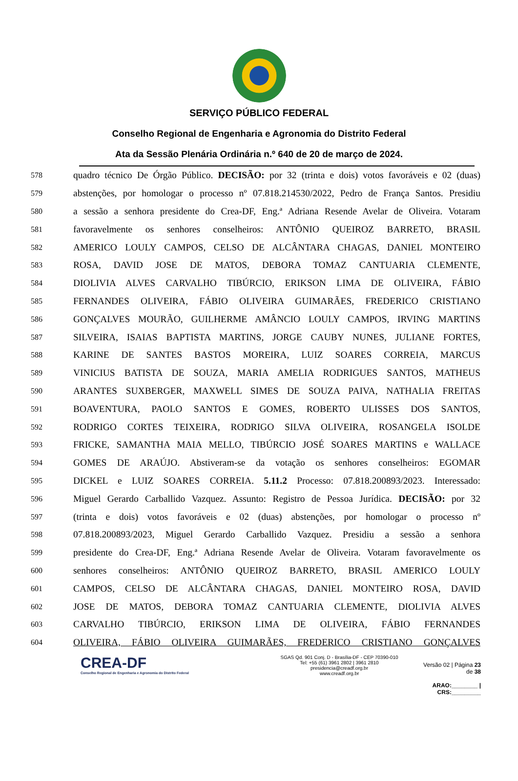SERVIÇO PÚBLICO FEDERAL
Conselho Regional de Engenharia e Agronomia do Distrito Federal
Ata da Sessão Plenária Ordinária n.º 640 de 20 de março de 2024.
578 quadro técnico De Órgão Público. DECISÃO: por 32 (trinta e dois) votos favoráveis e 02 (duas)
579 abstenções, por homologar o processo nº 07.818.214530/2022, Pedro de França Santos. Presidiu
580 a sessão a senhora presidente do Crea-DF, Eng.ª Adriana Resende Avelar de Oliveira. Votaram
581 favoravelmente os senhores conselheiros: ANTÔNIO QUEIROZ BARRETO, BRASIL
582 AMERICO LOULY CAMPOS, CELSO DE ALCÂNTARA CHAGAS, DANIEL MONTEIRO
583 ROSA, DAVID JOSE DE MATOS, DEBORA TOMAZ CANTUARIA CLEMENTE,
584 DIOLIVIA ALVES CARVALHO TIBÚRCIO, ERIKSON LIMA DE OLIVEIRA, FÁBIO
585 FERNANDES OLIVEIRA, FÁBIO OLIVEIRA GUIMARÃES, FREDERICO CRISTIANO
586 GONÇALVES MOURÃO, GUILHERME AMÂNCIO LOULY CAMPOS, IRVING MARTINS
587 SILVEIRA, ISAIAS BAPTISTA MARTINS, JORGE CAUBY NUNES, JULIANE FORTES,
588 KARINE DE SANTES BASTOS MOREIRA, LUIZ SOARES CORREIA, MARCUS
589 VINICIUS BATISTA DE SOUZA, MARIA AMELIA RODRIGUES SANTOS, MATHEUS
590 ARANTES SUXBERGER, MAXWELL SIMES DE SOUZA PAIVA, NATHALIA FREITAS
591 BOAVENTURA, PAOLO SANTOS E GOMES, ROBERTO ULISSES DOS SANTOS,
592 RODRIGO CORTES TEIXEIRA, RODRIGO SILVA OLIVEIRA, ROSANGELA ISOLDE
593 FRICKE, SAMANTHA MAIA MELLO, TIBÚRCIO JOSÉ SOARES MARTINS e WALLACE
594 GOMES DE ARAÚJO. Abstiveram-se da votação os senhores conselheiros: EGOMAR
595 DICKEL e LUIZ SOARES CORREIA. 5.11.2 Processo: 07.818.200893/2023. Interessado:
596 Miguel Gerardo Carballido Vazquez. Assunto: Registro de Pessoa Jurídica. DECISÃO: por 32
597 (trinta e dois) votos favoráveis e 02 (duas) abstenções, por homologar o processo nº
598 07.818.200893/2023, Miguel Gerardo Carballido Vazquez. Presidiu a sessão a senhora
599 presidente do Crea-DF, Eng.ª Adriana Resende Avelar de Oliveira. Votaram favoravelmente os
600 senhores conselheiros: ANTÔNIO QUEIROZ BARRETO, BRASIL AMERICO LOULY
601 CAMPOS, CELSO DE ALCÂNTARA CHAGAS, DANIEL MONTEIRO ROSA, DAVID
602 JOSE DE MATOS, DEBORA TOMAZ CANTUARIA CLEMENTE, DIOLIVIA ALVES
603 CARVALHO TIBÚRCIO, ERIKSON LIMA DE OLIVEIRA, FÁBIO FERNANDES
604 OLIVEIRA, FÁBIO OLIVEIRA GUIMARÃES, FREDERICO CRISTIANO GONÇALVES
CREA-DF
Conselho Regional de Engenharia e Agronomia do Distrito Federal
SGAS Qd. 901 Conj. D - Brasília-DF - CEP 70390-010
Tel: +55 (61) 3961 2802 | 3961 2810
presidencia@creadf.org.br
www.creadf.org.br
Versão 02 | Página 23 de 38
ARAO:________ | CRS:_________